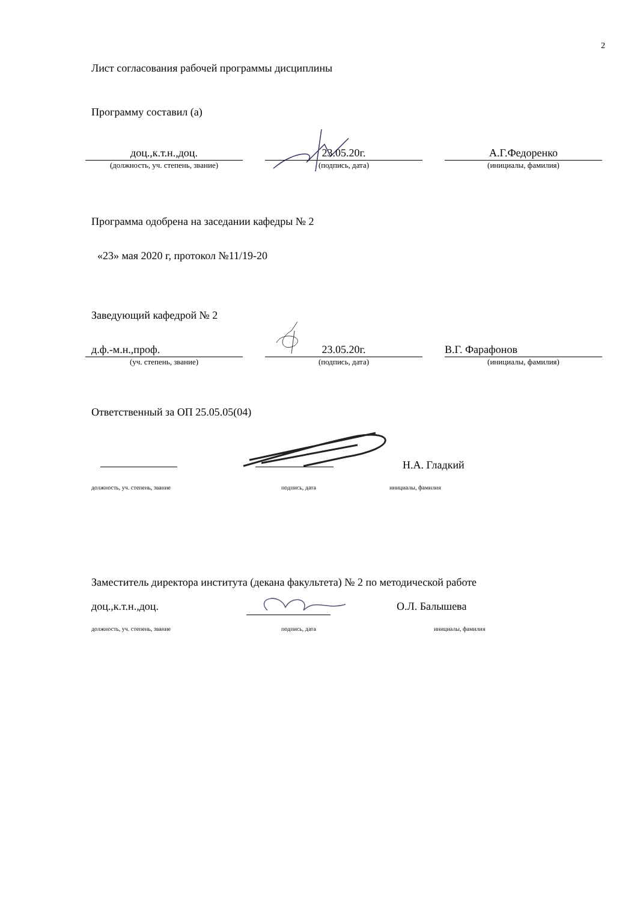2
Лист согласования рабочей программы дисциплины
Программу составил (а)
доц.,к.т.н.,доц.
(должность, уч. степень, звание)
23.05.20г.
(подпись, дата)
А.Г.Федоренко
(инициалы, фамилия)
Программа одобрена на заседании кафедры № 2
«23» мая 2020 г, протокол №11/19-20
Заведующий кафедрой № 2
д.ф.-м.н.,проф.
(уч. степень, звание)
23.05.20г.
(подпись, дата)
В.Г. Фарафонов
(инициалы, фамилия)
Ответственный за ОП 25.05.05(04)
Н.А. Гладкий
должность, уч. степень, звание подпись, дата инициалы, фамилия
Заместитель директора института (декана факультета) № 2 по методической работе
доц.,к.т.н.,доц. О.Л. Балышева
должность, уч. степень, звание подпись, дата инициалы, фамилия